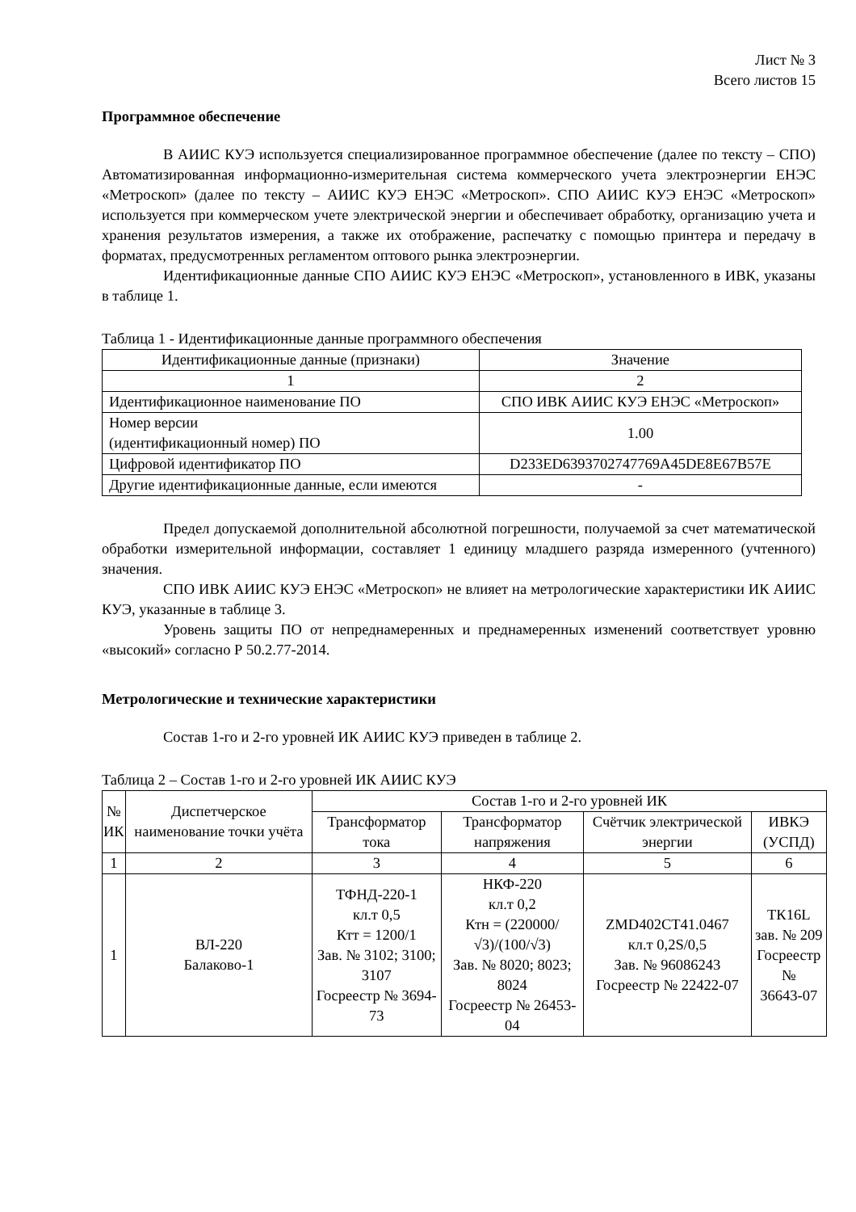Лист № 3
Всего листов 15
Программное обеспечение
В АИИС КУЭ используется специализированное программное обеспечение (далее по тексту – СПО) Автоматизированная информационно-измерительная система коммерческого учета электроэнергии ЕНЭС «Метроскоп» (далее по тексту – АИИС КУЭ ЕНЭС «Метроскоп». СПО АИИС КУЭ ЕНЭС «Метроскоп» используется при коммерческом учете электрической энергии и обеспечивает обработку, организацию учета и хранения результатов измерения, а также их отображение, распечатку с помощью принтера и передачу в форматах, предусмотренных регламентом оптового рынка электроэнергии.
Идентификационные данные СПО АИИС КУЭ ЕНЭС «Метроскоп», установленного в ИВК, указаны в таблице 1.
Таблица 1 - Идентификационные данные программного обеспечения
| Идентификационные данные (признаки) | Значение |
| --- | --- |
| 1 | 2 |
| Идентификационное наименование ПО | СПО ИВК АИИС КУЭ ЕНЭС «Метроскоп» |
| Номер версии (идентификационный номер) ПО | 1.00 |
| Цифровой идентификатор ПО | D233ED6393702747769A45DE8E67B57E |
| Другие идентификационные данные, если имеются | - |
Предел допускаемой дополнительной абсолютной погрешности, получаемой за счет математической обработки измерительной информации, составляет 1 единицу младшего разряда измеренного (учтенного) значения.
СПО ИВК АИИС КУЭ ЕНЭС «Метроскоп» не влияет на метрологические характеристики ИК АИИС КУЭ, указанные в таблице 3.
Уровень защиты ПО от непреднамеренных и преднамеренных изменений соответствует уровню «высокий» согласно Р 50.2.77-2014.
Метрологические и технические характеристики
Состав 1-го и 2-го уровней ИК АИИС КУЭ приведен в таблице 2.
Таблица 2 – Состав 1-го и 2-го уровней ИК АИИС КУЭ
| № ИК | Диспетчерское наименование точки учёта | Состав 1-го и 2-го уровней ИК | | | |
| --- | --- | --- | --- | --- | --- |
| | | Трансформатор тока | Трансформатор напряжения | Счётчик электрической энергии | ИВКЭ (УСПД) |
| 1 | 2 | 3 | 4 | 5 | 6 |
| 1 | ВЛ-220 Балаково-1 | ТФНД-220-1 кл.т 0,5 Ктт = 1200/1 Зав. № 3102; 3100; 3107 Госреестр № 3694-73 | НКФ-220 кл.т 0,2 Ктн = (220000/√3)/(100/√3) Зав. № 8020; 8023; 8024 Госреестр № 26453-04 | ZMD402CT41.0467 кл.т 0,2S/0,5 Зав. № 96086243 Госреестр № 22422-07 | ТК16L зав. № 209 Госреестр № 36643-07 |